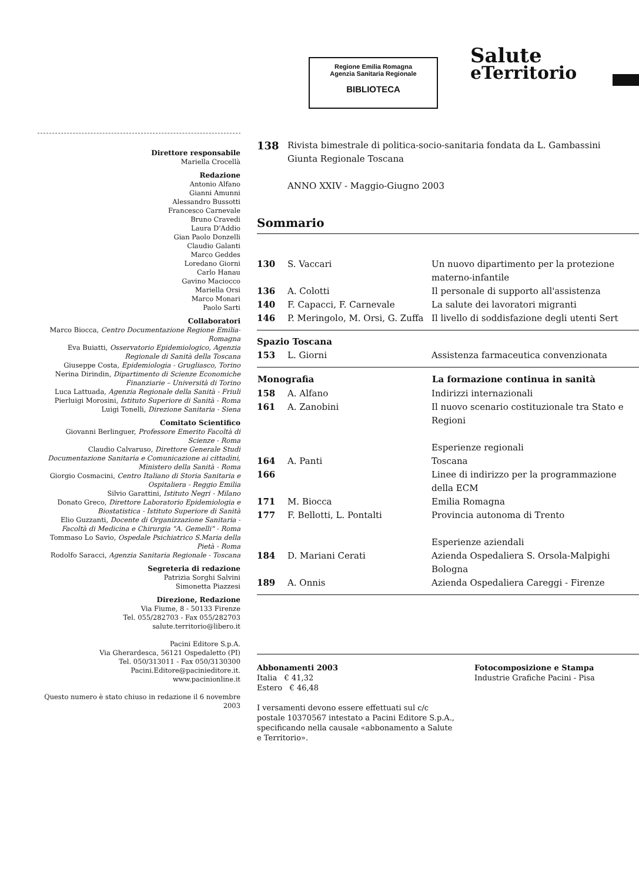Regione Emilia Romagna
Agenzia Sanitaria Regionale
BIBLIOTECA
Salute
eTerritorio
Direttore responsabile
Mariella Crocellà
Redazione
Antonio Alfano
Gianni Amunni
Alessandro Bussotti
Francesco Carnevale
Bruno Cravedi
Laura D'Addio
Gian Paolo Donzelli
Claudio Galanti
Marco Geddes
Loredano Giorni
Carlo Hanau
Gavino Maciocco
Mariella Orsi
Marco Monari
Paolo Sarti
Collaboratori
Marco Biocca, Centro Documentazione Regione Emilia-Romagna
Eva Buiatti, Osservatorio Epidemiologico, Agenzia Regionale di Sanità della Toscana
Giuseppe Costa, Epidemiologia - Grugliasco, Torino
Nerina Dirindin, Dipartimento di Scienze Economiche Finanziarie – Università di Torino
Luca Lattuada, Agenzia Regionale della Sanità - Friuli
Pierluigi Morosini, Istituto Superiore di Sanità - Roma
Luigi Tonelli, Direzione Sanitaria - Siena
Comitato Scientifico
Giovanni Berlinguer, Professore Emerito Facoltà di Scienze - Roma
Claudio Calvaruso, Direttore Generale Studi Documentazione Sanitaria e Comunicazione ai cittadini, Ministero della Sanità - Roma
Giorgio Cosmacini, Centro Italiano di Storia Sanitaria e Ospitaliera - Reggio Emilia
Silvio Garattini, Istituto Negri - Milano
Donato Greco, Direttore Laboratorio Epidemiologia e Biostatistica - Istituto Superiore di Sanità
Elio Guzzanti, Docente di Organizzazione Sanitaria - Facoltà di Medicina e Chirurgia "A. Gemelli" - Roma
Tommaso Lo Savio, Ospedale Psichiatrico S.Maria della Pietà - Roma
Rodolfo Saracci, Agenzia Sanitaria Regionale - Toscana
Segreteria di redazione
Patrizia Sorghi Salvini
Simonetta Piazzesi
Direzione, Redazione
Via Fiume, 8 - 50133 Firenze
Tel. 055/282703 - Fax 055/282703
salute.territorio@libero.it
Pacini Editore S.p.A.
Via Gherardesca, 56121 Ospedaletto (PI)
Tel. 050/313011 - Fax 050/3130300
Pacini.Editore@pacinieditore.it.
www.pacinionline.it
Questo numero è stato chiuso in redazione il 6 novembre 2003
| 138 | Rivista bimestrale di politica-socio-sanitaria fondata da L. Gambassini Giunta Regionale Toscana ANNO XXIV - Maggio-Giugno 2003 |
Sommario
| 130 | S. Vaccari | Un nuovo dipartimento per la protezione materno-infantile |
| 136 | A. Colotti | Il personale di supporto all'assistenza |
| 140 | F. Capacci, F. Carnevale | La salute dei lavoratori migranti |
| 146 | P. Meringolo, M. Orsi, G. Zuffa | Il livello di soddisfazione degli utenti Sert |
Spazio Toscana
| 153 | L. Giorni | Assistenza farmaceutica convenzionata |
| Monografia | | La formazione continua in sanità |
| --- | --- | --- |
| 158 | A. Alfano | Indirizzi internazionali |
| 161 | A. Zanobini | Il nuovo scenario costituzionale tra Stato e Regioni |
| | | Esperienze regionali |
| 164 | A. Panti | Toscana |
| 166 | | Linee di indirizzo per la programmazione della ECM |
| 171 | M. Biocca | Emilia Romagna |
| 177 | F. Bellotti, L. Pontalti | Provincia autonoma di Trento |
| | | Esperienze aziendali |
| 184 | D. Mariani Cerati | Azienda Ospedaliera S. Orsola-Malpighi Bologna |
| 189 | A. Onnis | Azienda Ospedaliera Careggi - Firenze |
Abbonamenti 2003
Italia € 41,32
Estero € 46,48
I versamenti devono essere effettuati sul c/c postale 10370567 intestato a Pacini Editore S.p.A., specificando nella causale «abbonamento a Salute e Territorio».
Fotocomposizione e Stampa
Industrie Grafiche Pacini - Pisa